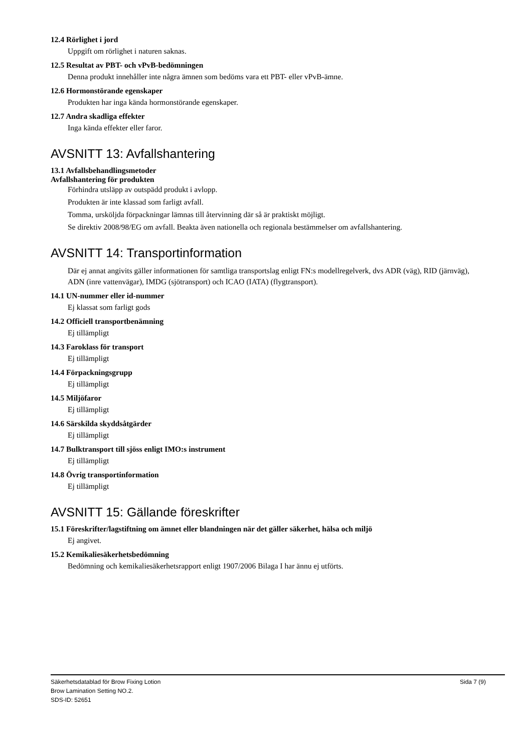12.4 Rörlighet i jord
Uppgift om rörlighet i naturen saknas.
12.5 Resultat av PBT- och vPvB-bedömningen
Denna produkt innehåller inte några ämnen som bedöms vara ett PBT- eller vPvB-ämne.
12.6 Hormonstörande egenskaper
Produkten har inga kända hormonstörande egenskaper.
12.7 Andra skadliga effekter
Inga kända effekter eller faror.
AVSNITT 13: Avfallshantering
13.1 Avfallsbehandlingsmetoder
Avfallshantering för produkten
Förhindra utsläpp av outspädd produkt i avlopp.
Produkten är inte klassad som farligt avfall.
Tomma, ursköljda förpackningar lämnas till återvinning där så är praktiskt möjligt.
Se direktiv 2008/98/EG om avfall. Beakta även nationella och regionala bestämmelser om avfallshantering.
AVSNITT 14: Transportinformation
Där ej annat angivits gäller informationen för samtliga transportslag enligt FN:s modellregelverk, dvs ADR (väg), RID (järnväg), ADN (inre vattenvägar), IMDG (sjötransport) och ICAO (IATA) (flygtransport).
14.1 UN-nummer eller id-nummer
Ej klassat som farligt gods
14.2 Officiell transportbenämning
Ej tillämpligt
14.3 Faroklass för transport
Ej tillämpligt
14.4 Förpackningsgrupp
Ej tillämpligt
14.5 Miljöfaror
Ej tillämpligt
14.6 Särskilda skyddsåtgärder
Ej tillämpligt
14.7 Bulktransport till sjöss enligt IMO:s instrument
Ej tillämpligt
14.8 Övrig transportinformation
Ej tillämpligt
AVSNITT 15: Gällande föreskrifter
15.1 Föreskrifter/lagstiftning om ämnet eller blandningen när det gäller säkerhet, hälsa och miljö
Ej angivet.
15.2 Kemikaliesäkerhetsbedömning
Bedömning och kemikaliesäkerhetsrapport enligt 1907/2006 Bilaga I har ännu ej utförts.
Sida 7 (9) Säkerhetsdatablad för Brow Fixing Lotion
Brow Lamination Setting NO.2.
SDS-ID: 52651